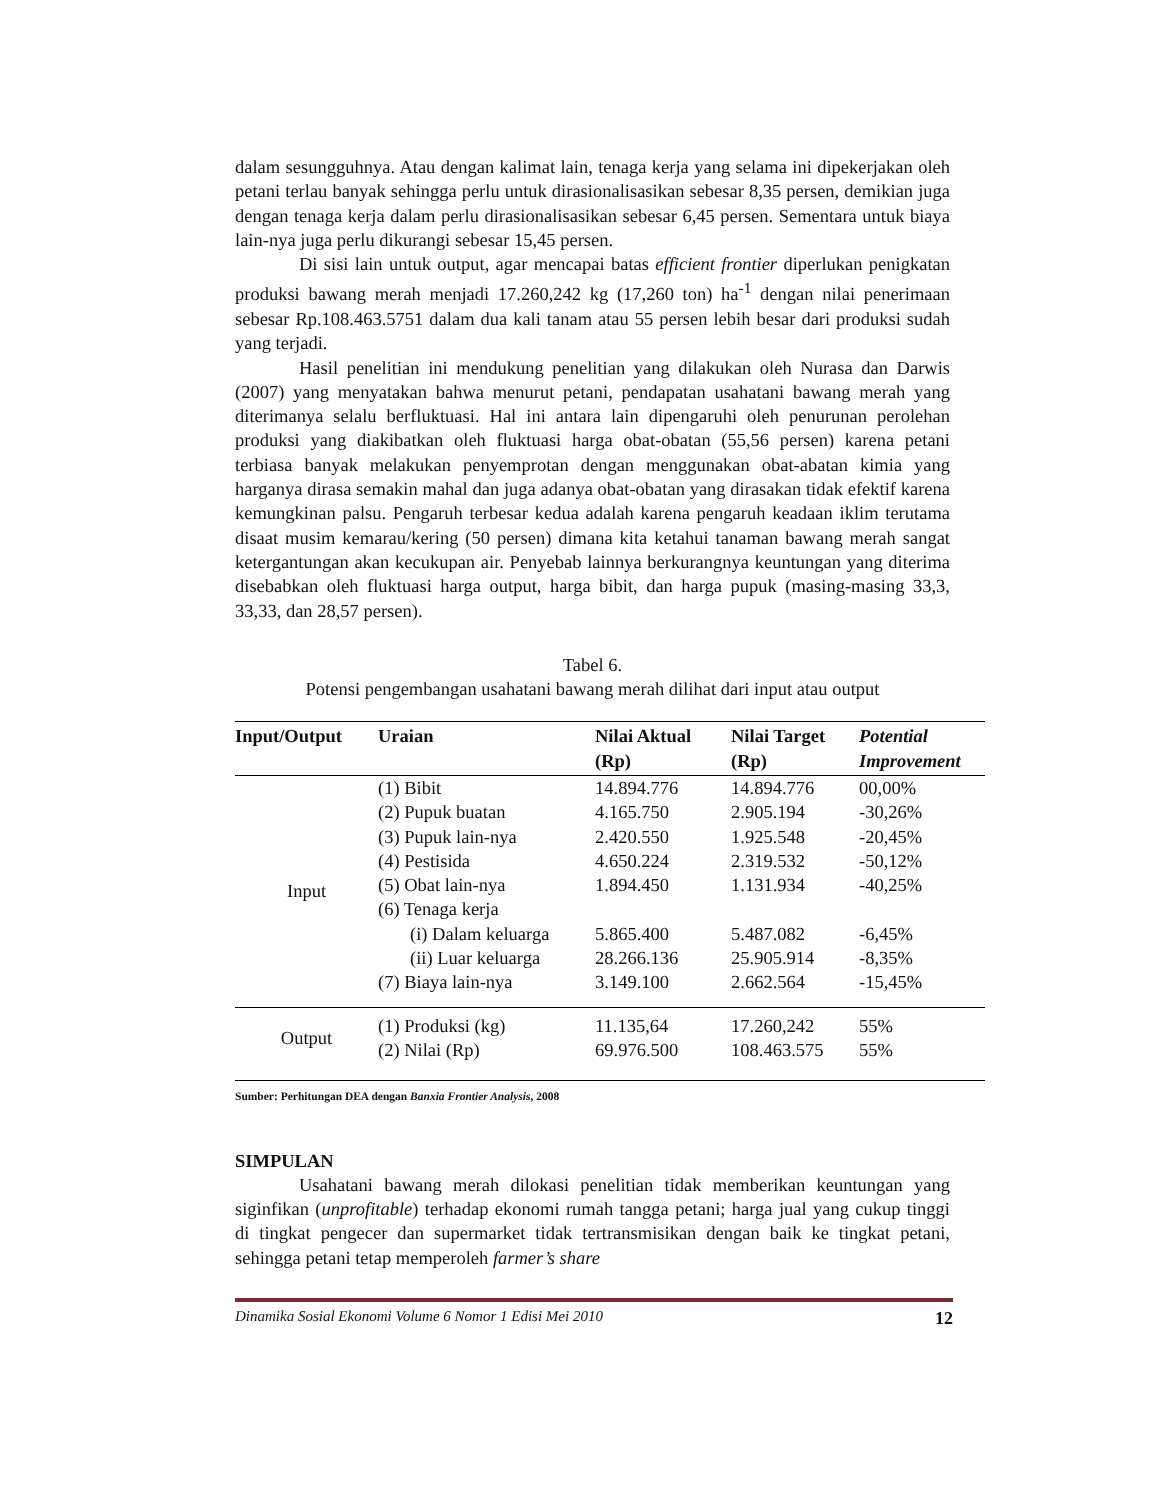dalam sesungguhnya. Atau dengan kalimat lain, tenaga kerja yang selama ini dipekerjakan oleh petani terlau banyak sehingga perlu untuk dirasionalisasikan sebesar 8,35 persen, demikian juga dengan tenaga kerja dalam perlu dirasionalisasikan sebesar 6,45 persen. Sementara untuk biaya lain-nya juga perlu dikurangi sebesar 15,45 persen.
Di sisi lain untuk output, agar mencapai batas efficient frontier diperlukan penigkatan produksi bawang merah menjadi 17.260,242 kg (17,260 ton) ha<sup>-1</sup> dengan nilai penerimaan sebesar Rp.108.463.5751 dalam dua kali tanam atau 55 persen lebih besar dari produksi sudah yang terjadi.
Hasil penelitian ini mendukung penelitian yang dilakukan oleh Nurasa dan Darwis (2007) yang menyatakan bahwa menurut petani, pendapatan usahatani bawang merah yang diterimanya selalu berfluktuasi. Hal ini antara lain dipengaruhi oleh penurunan perolehan produksi yang diakibatkan oleh fluktuasi harga obat-obatan (55,56 persen) karena petani terbiasa banyak melakukan penyemprotan dengan menggunakan obat-abatan kimia yang harganya dirasa semakin mahal dan juga adanya obat-obatan yang dirasakan tidak efektif karena kemungkinan palsu. Pengaruh terbesar kedua adalah karena pengaruh keadaan iklim terutama disaat musim kemarau/kering (50 persen) dimana kita ketahui tanaman bawang merah sangat ketergantungan akan kecukupan air. Penyebab lainnya berkurangnya keuntungan yang diterima disebabkan oleh fluktuasi harga output, harga bibit, dan harga pupuk (masing-masing 33,3, 33,33, dan 28,57 persen).
Tabel 6.
Potensi pengembangan usahatani bawang merah dilihat dari input atau output
| Input/Output | Uraian | Nilai Aktual (Rp) | Nilai Target (Rp) | Potential Improvement |
| --- | --- | --- | --- | --- |
| Input | (1) Bibit | 14.894.776 | 14.894.776 | 00,00% |
| | (2) Pupuk buatan | 4.165.750 | 2.905.194 | -30,26% |
| | (3) Pupuk lain-nya | 2.420.550 | 1.925.548 | -20,45% |
| | (4) Pestisida | 4.650.224 | 2.319.532 | -50,12% |
| | (5) Obat lain-nya | 1.894.450 | 1.131.934 | -40,25% |
| | (6) Tenaga kerja | | | |
| | (i) Dalam keluarga | 5.865.400 | 5.487.082 | -6,45% |
| | (ii) Luar keluarga | 28.266.136 | 25.905.914 | -8,35% |
| | (7) Biaya lain-nya | 3.149.100 | 2.662.564 | -15,45% |
| Output | (1) Produksi (kg) | 11.135,64 | 17.260,242 | 55% |
| | (2) Nilai (Rp) | 69.976.500 | 108.463.575 | 55% |
Sumber: Perhitungan DEA dengan Banxia Frontier Analysis, 2008
SIMPULAN
Usahatani bawang merah dilokasi penelitian tidak memberikan keuntungan yang siginfikan (unprofitable) terhadap ekonomi rumah tangga petani; harga jual yang cukup tinggi di tingkat pengecer dan supermarket tidak tertransmisikan dengan baik ke tingkat petani, sehingga petani tetap memperoleh farmer’s share
Dinamika Sosial Ekonomi Volume 6 Nomor 1 Edisi Mei 2010 12